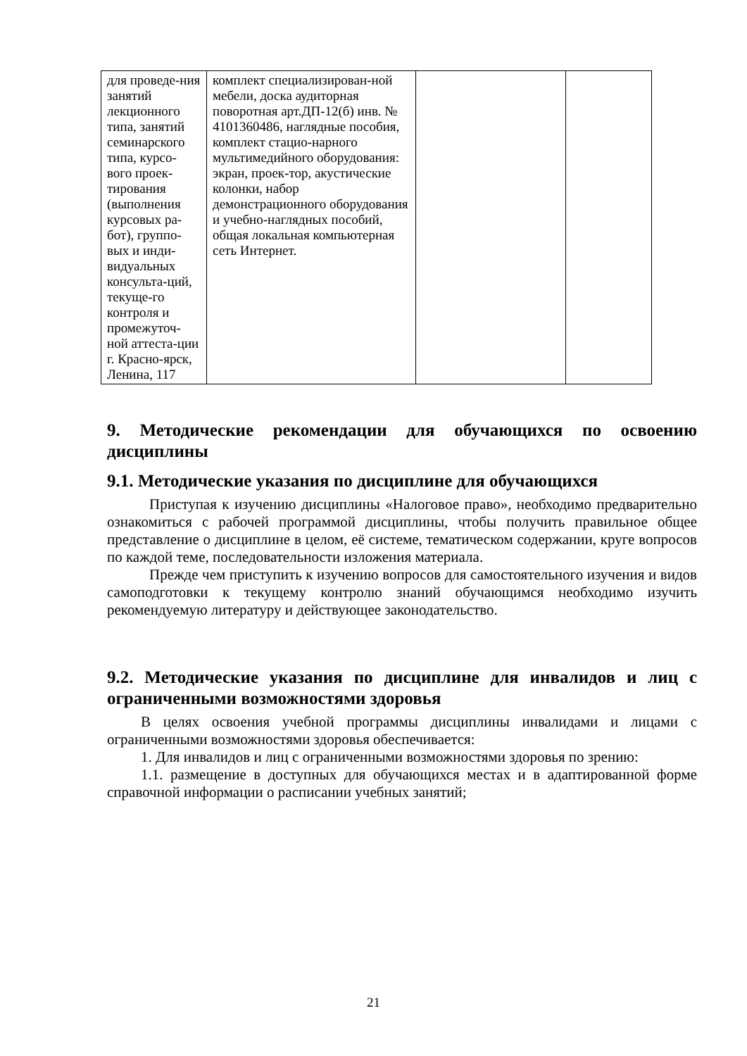| для проведе-ния занятий лекционного типа, занятий семинарского типа, курсо-вого проек-тирования (выполнения курсовых ра-бот), группо-вых и инди-видуальных консульта-ций, текуще-го контроля и промежуточ-ной аттеста-ции г. Красно-ярск, Ленина, 117 | комплект специализирован-ной мебели, доска аудиторная поворотная арт.ДП-12(б) инв. № 4101360486, наглядные пособия, комплект стацио-нарного мультимедийного оборудования: экран, проек-тор, акустические колонки, набор демонстрационного оборудования и учебно-наглядных пособий, общая локальная компьютерная сеть Интернет. | | |
9. Методические рекомендации для обучающихся по освоению дисциплины
9.1. Методические указания по дисциплине для обучающихся
Приступая к изучению дисциплины «Налоговое право», необходимо предварительно ознакомиться с рабочей программой дисциплины, чтобы получить правильное общее представление о дисциплине в целом, её системе, тематическом содержании, круге вопросов по каждой теме, последовательности изложения материала.
Прежде чем приступить к изучению вопросов для самостоятельного изучения и видов самоподготовки к текущему контролю знаний обучающимся необходимо изучить рекомендуемую литературу и действующее законодательство.
9.2. Методические указания по дисциплине для инвалидов и лиц с ограниченными возможностями здоровья
В целях освоения учебной программы дисциплины инвалидами и лицами с ограниченными возможностями здоровья обеспечивается:
1. Для инвалидов и лиц с ограниченными возможностями здоровья по зрению:
1.1. размещение в доступных для обучающихся местах и в адаптированной форме справочной информации о расписании учебных занятий;
21